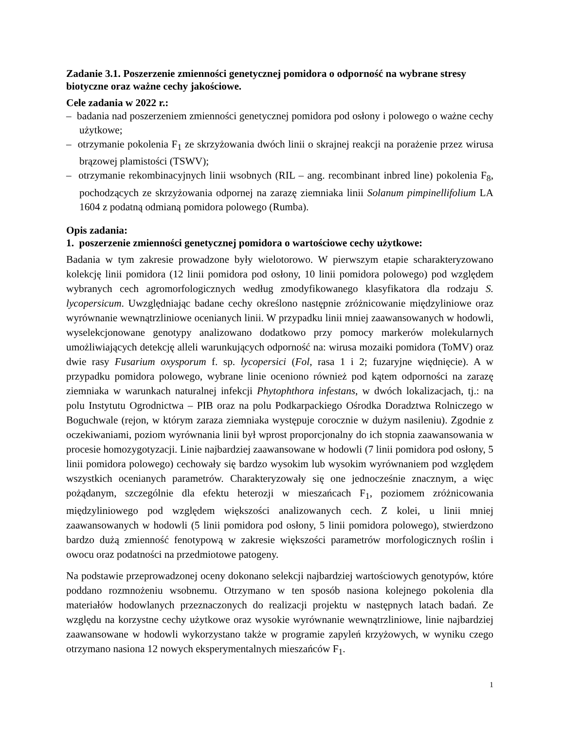Zadanie 3.1. Poszerzenie zmienności genetycznej pomidora o odporność na wybrane stresy biotyczne oraz ważne cechy jakościowe.
Cele zadania w 2022 r.:
– badania nad poszerzeniem zmienności genetycznej pomidora pod osłony i polowego o ważne cechy użytkowe;
– otrzymanie pokolenia F<sub>1</sub> ze skrzyżowania dwóch linii o skrajnej reakcji na porażenie przez wirusa brązowej plamistości (TSWV);
– otrzymanie rekombinacyjnych linii wsobnych (RIL – ang. recombinant inbred line) pokolenia F<sub>8</sub>, pochodzących ze skrzyżowania odpornej na zarazę ziemniaka linii Solanum pimpinellifolium LA 1604 z podatną odmianą pomidora polowego (Rumba).
Opis zadania:
1. poszerzenie zmienności genetycznej pomidora o wartościowe cechy użytkowe:
Badania w tym zakresie prowadzone były wielotorowo. W pierwszym etapie scharakteryzowano kolekcję linii pomidora (12 linii pomidora pod osłony, 10 linii pomidora polowego) pod względem wybranych cech agromorfologicznych według zmodyfikowanego klasyfikatora dla rodzaju S. lycopersicum. Uwzględniając badane cechy określono następnie zróżnicowanie międzyliniowe oraz wyrównanie wewnątrzliniowe ocenianych linii. W przypadku linii mniej zaawansowanych w hodowli, wyselekcjonowane genotypy analizowano dodatkowo przy pomocy markerów molekularnych umożliwiających detekcję alleli warunkujących odporność na: wirusa mozaiki pomidora (ToMV) oraz dwie rasy Fusarium oxysporum f. sp. lycopersici (Fol, rasa 1 i 2; fuzaryjne więdnięcie). A w przypadku pomidora polowego, wybrane linie oceniono również pod kątem odporności na zarazę ziemniaka w warunkach naturalnej infekcji Phytophthora infestans, w dwóch lokalizacjach, tj.: na polu Instytutu Ogrodnictwa – PIB oraz na polu Podkarpackiego Ośrodka Doradztwa Rolniczego w Boguchwale (rejon, w którym zaraza ziemniaka występuje corocznie w dużym nasileniu). Zgodnie z oczekiwaniami, poziom wyrównania linii był wprost proporcjonalny do ich stopnia zaawansowania w procesie homozygotyzacji. Linie najbardziej zaawansowane w hodowli (7 linii pomidora pod osłony, 5 linii pomidora polowego) cechowały się bardzo wysokim lub wysokim wyrównaniem pod względem wszystkich ocenianych parametrów. Charakteryzowały się one jednocześnie znacznym, a więc pożądanym, szczególnie dla efektu heterozji w mieszańcach F<sub>1</sub>, poziomem zróżnicowania międzyliniowego pod względem większości analizowanych cech. Z kolei, u linii mniej zaawansowanych w hodowli (5 linii pomidora pod osłony, 5 linii pomidora polowego), stwierdzono bardzo dużą zmienność fenotypową w zakresie większości parametrów morfologicznych roślin i owocu oraz podatności na przedmiotowe patogeny.
Na podstawie przeprowadzonej oceny dokonano selekcji najbardziej wartościowych genotypów, które poddano rozmnożeniu wsobnemu. Otrzymano w ten sposób nasiona kolejnego pokolenia dla materiałów hodowlanych przeznaczonych do realizacji projektu w następnych latach badań. Ze względu na korzystne cechy użytkowe oraz wysokie wyrównanie wewnątrzliniowe, linie najbardziej zaawansowane w hodowli wykorzystano także w programie zapyleń krzyżowych, w wyniku czego otrzymano nasiona 12 nowych eksperymentalnych mieszańców F<sub>1</sub>.
1